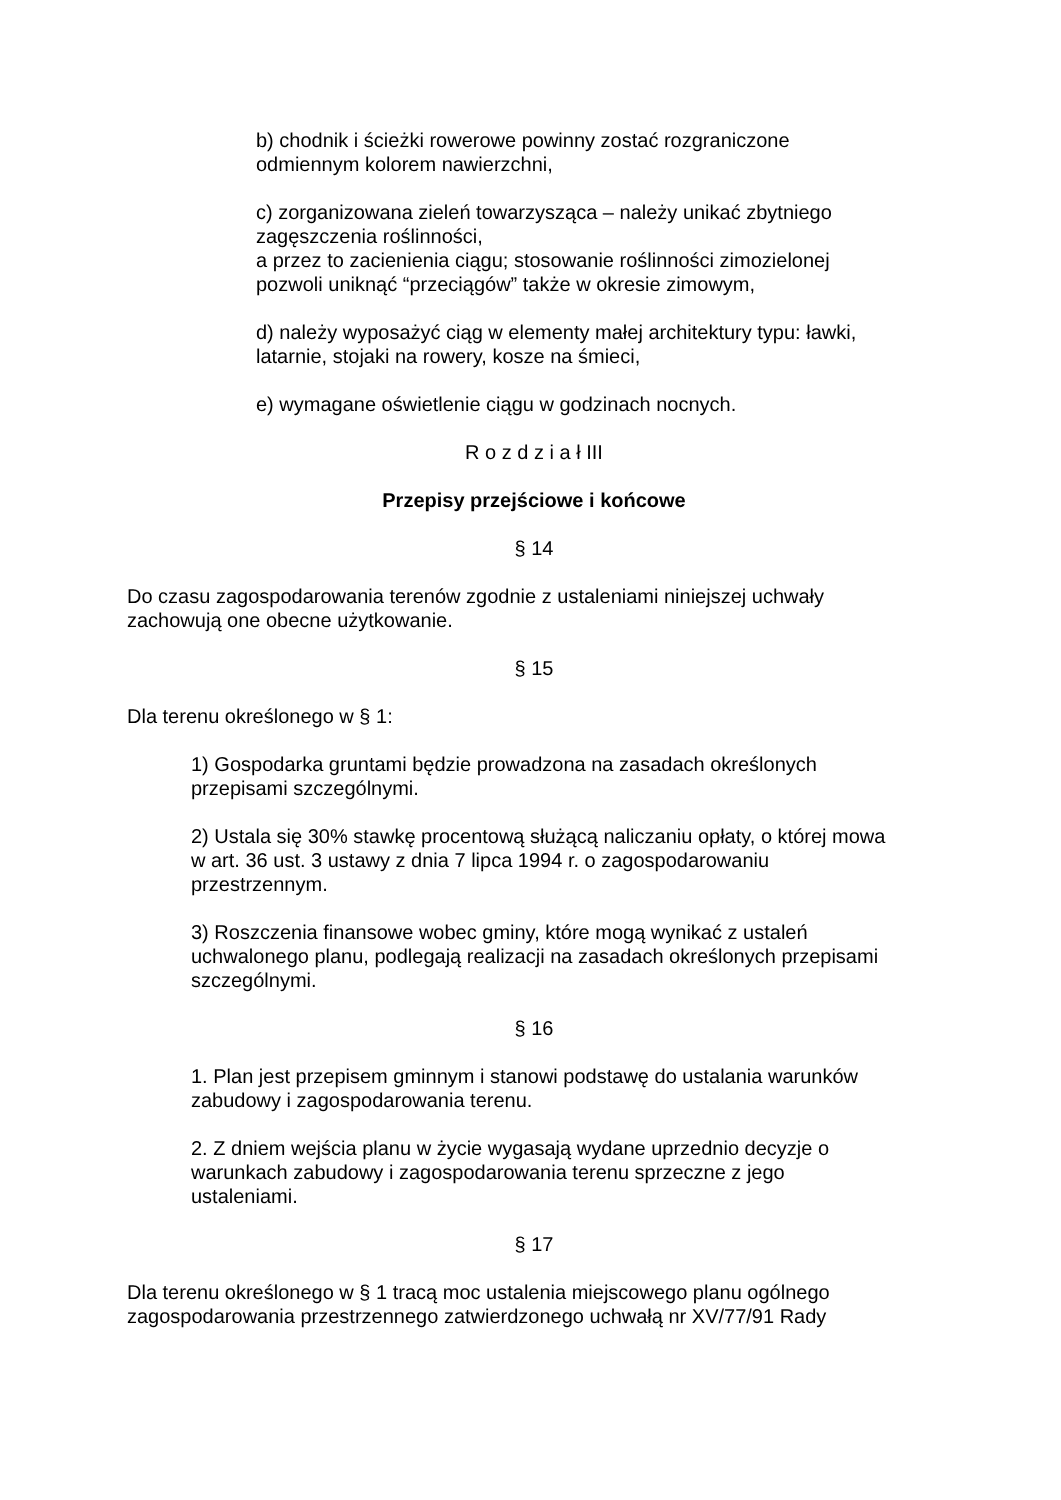b) chodnik i ścieżki rowerowe powinny zostać rozgraniczone
odmiennym kolorem nawierzchni,
c) zorganizowana zieleń towarzysząca – należy unikać zbytniego
zagęszczenia roślinności,
a przez to zacienienia ciągu; stosowanie roślinności zimozielonej
pozwoli uniknąć “przeciągów” także w okresie zimowym,
d) należy wyposażyć ciąg w elementy małej architektury typu: ławki,
latarnie, stojaki na rowery, kosze na śmieci,
e) wymagane oświetlenie ciągu w godzinach nocnych.
R o z d z i a ł III
Przepisy przejściowe i końcowe
§ 14
Do czasu zagospodarowania terenów zgodnie z ustaleniami niniejszej uchwały
zachowują one obecne użytkowanie.
§ 15
Dla terenu określonego w § 1:
1) Gospodarka gruntami będzie prowadzona na zasadach określonych
przepisami szczególnymi.
2) Ustala się 30% stawkę procentową służącą naliczaniu opłaty, o której mowa
w art. 36 ust. 3 ustawy z dnia 7 lipca 1994 r. o zagospodarowaniu
przestrzennym.
3) Roszczenia finansowe wobec gminy, które mogą wynikać z ustaleń
uchwalonego planu, podlegają realizacji na zasadach określonych przepisami
szczególnymi.
§ 16
1. Plan jest przepisem gminnym i stanowi podstawę do ustalania warunków
zabudowy i zagospodarowania terenu.
2. Z dniem wejścia planu w życie wygasają wydane uprzednio decyzje o
warunkach zabudowy i zagospodarowania terenu sprzeczne z jego
ustaleniami.
§ 17
Dla terenu określonego w § 1 tracą moc ustalenia miejscowego planu ogólnego
zagospodarowania przestrzennego zatwierdzonego uchwałą nr XV/77/91 Rady